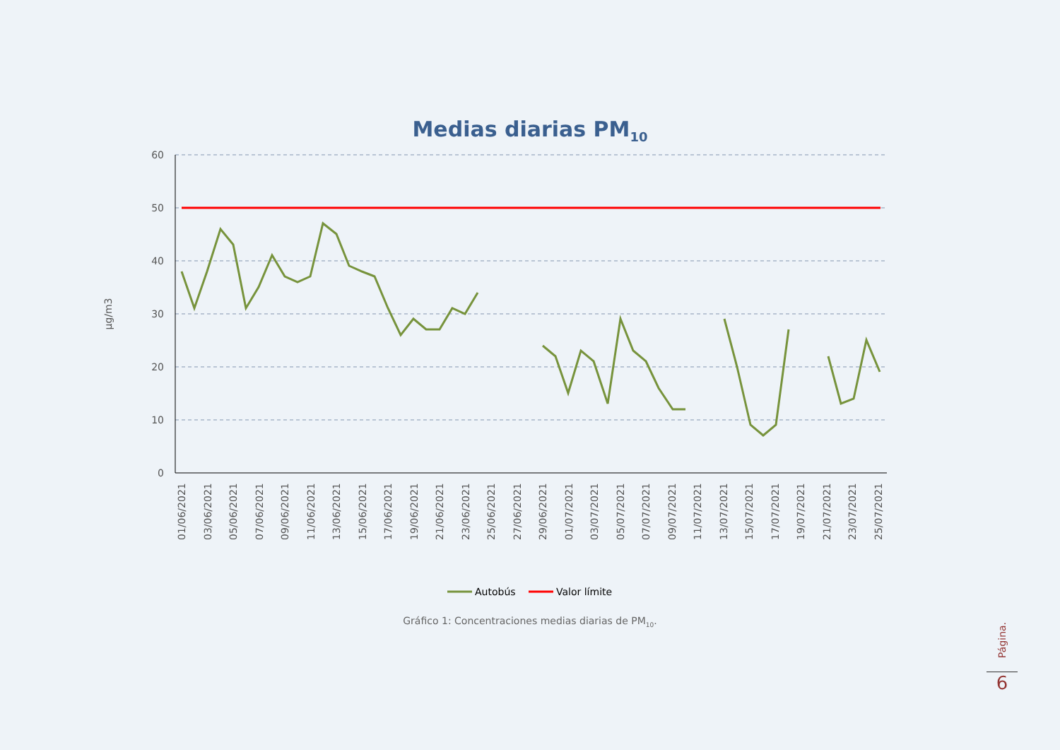Medias diarias PM<sub>10</sub>
60
50
40
30
20
10
0
µg/m3
01/06/2021
03/06/2021
05/06/2021
07/06/2021
09/06/2021
11/06/2021
13/06/2021
15/06/2021
17/06/2021
19/06/2021
21/06/2021
23/06/2021
25/06/2021
27/06/2021
29/06/2021
01/07/2021
03/07/2021
05/07/2021
07/07/2021
09/07/2021
11/07/2021
13/07/2021
15/07/2021
17/07/2021
19/07/2021
21/07/2021
23/07/2021
25/07/2021
Autobús
Valor límite
Gráfico 1: Concentraciones medias diarias de PM<sub>10</sub>.
Página.
6